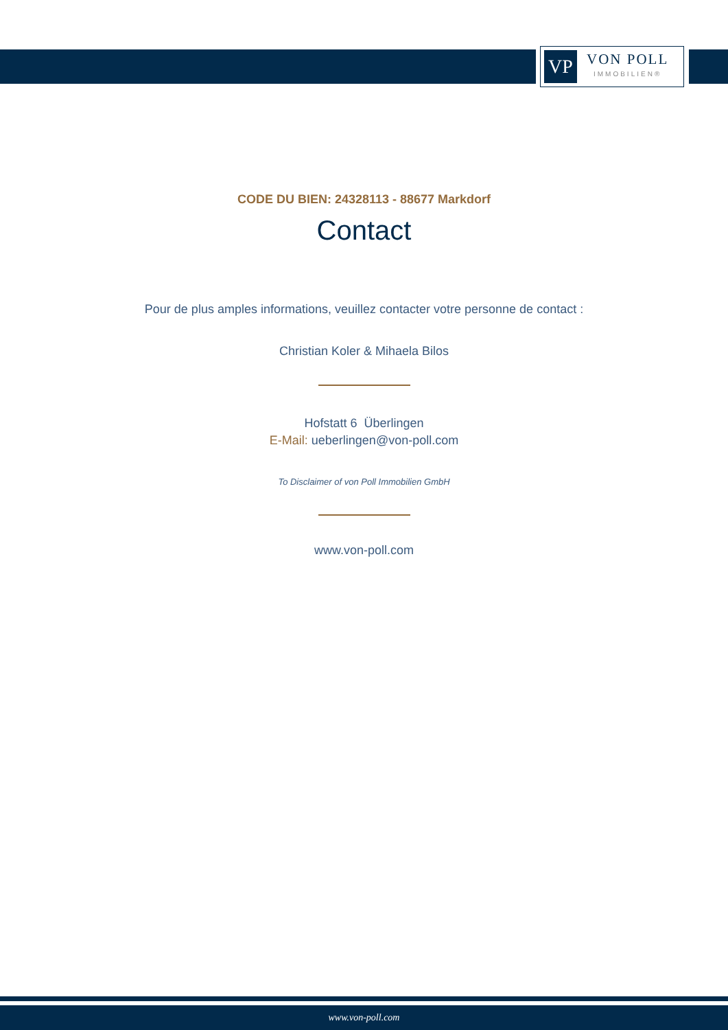VP
VON POLL
IMMOBILIEN®
CODE DU BIEN: 24328113 - 88677 Markdorf
Contact
Pour de plus amples informations, veuillez contacter votre personne de contact :
Christian Koler & Mihaela Bilos
Hofstatt 6 Überlingen
E-Mail: ueberlingen@von-poll.com
To Disclaimer of von Poll Immobilien GmbH
www.von-poll.com
www.von-poll.com